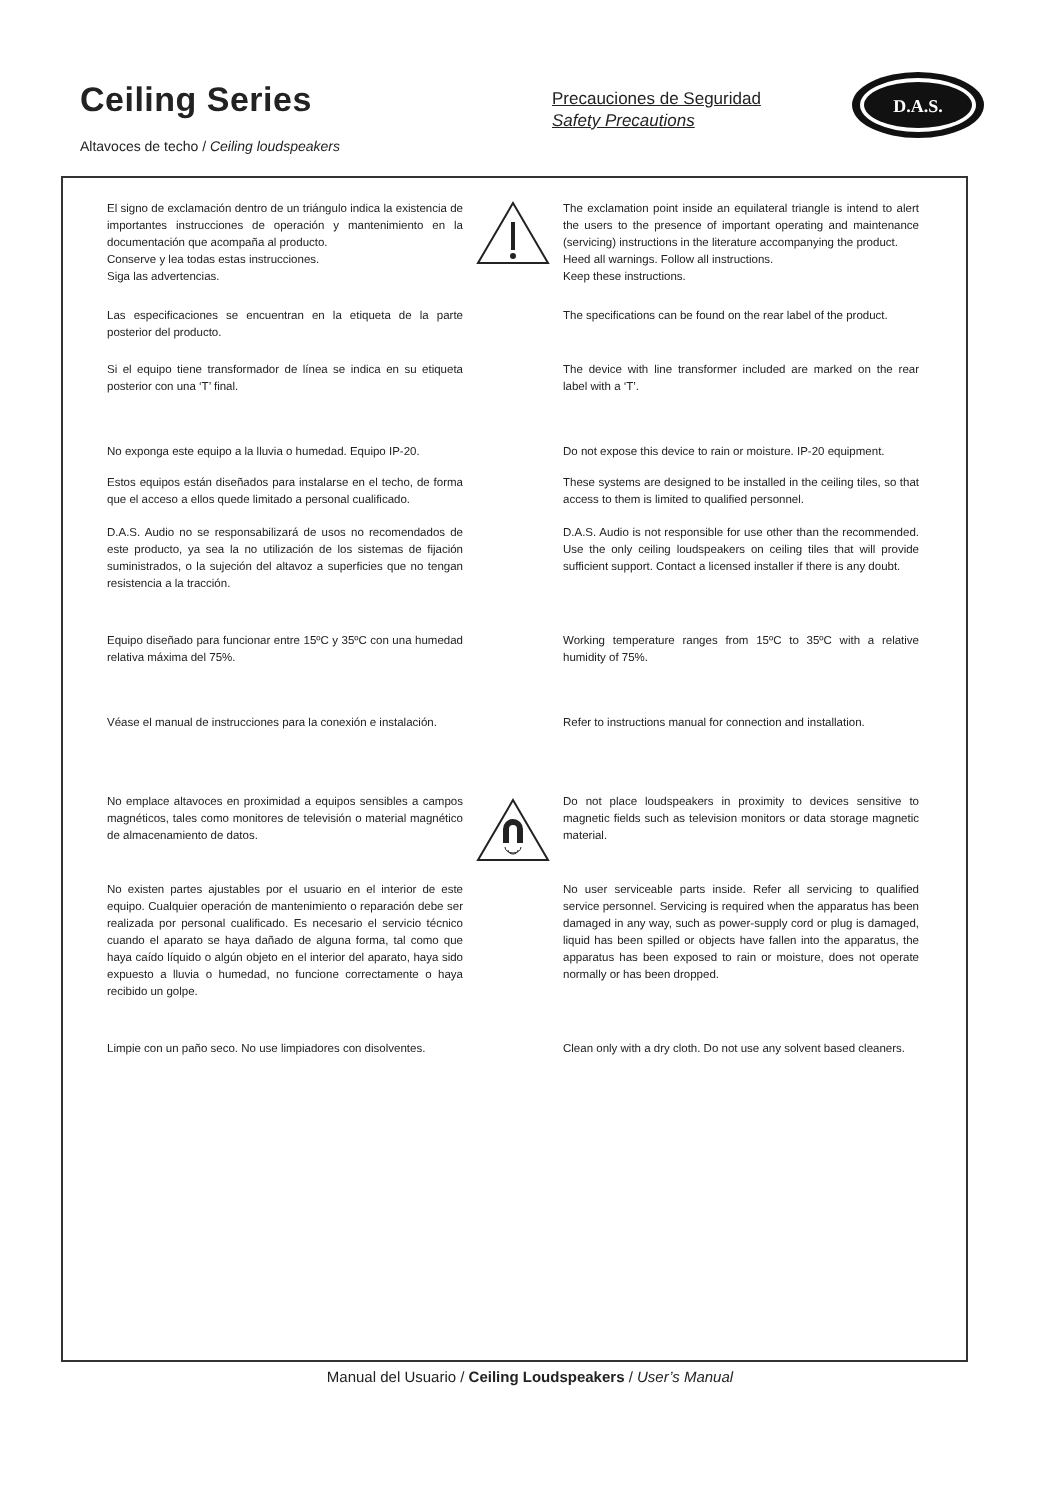Ceiling Series
Altavoces de techo / Ceiling loudspeakers
Precauciones de Seguridad
Safety Precautions
D.A.S.
El signo de exclamación dentro de un triángulo indica la existencia de importantes instrucciones de operación y mantenimiento en la documentación que acompaña al producto.
Conserve y lea todas estas instrucciones.
Siga las advertencias.
The exclamation point inside an equilateral triangle is intend to alert the users to the presence of important operating and maintenance (servicing) instructions in the literature accompanying the product.
Heed all warnings. Follow all instructions.
Keep these instructions.
Las especificaciones se encuentran en la etiqueta de la parte posterior del producto.
The specifications can be found on the rear label of the product.
Si el equipo tiene transformador de línea se indica en su etiqueta posterior con una ‘T’ final.
The device with line transformer included are marked on the rear label with a ‘T’.
No exponga este equipo a la lluvia o humedad. Equipo IP-20.
Do not expose this device to rain or moisture. IP-20 equipment.
Estos equipos están diseñados para instalarse en el techo, de forma que el acceso a ellos quede limitado a personal cualificado.
These systems are designed to be installed in the ceiling tiles, so that access to them is limited to qualified personnel.
D.A.S. Audio no se responsabilizará de usos no recomendados de este producto, ya sea la no utilización de los sistemas de fijación suministrados, o la sujeción del altavoz a superficies que no tengan resistencia a la tracción.
D.A.S. Audio is not responsible for use other than the recommended. Use the only ceiling loudspeakers on ceiling tiles that will provide sufficient support. Contact a licensed installer if there is any doubt.
Equipo diseñado para funcionar entre 15ºC y 35ºC con una humedad relativa máxima del 75%.
Working temperature ranges from 15ºC to 35ºC with a relative humidity of 75%.
Véase el manual de instrucciones para la conexión e instalación.
Refer to instructions manual for connection and installation.
No emplace altavoces en proximidad a equipos sensibles a campos magnéticos, tales como monitores de televisión o material magnético de almacenamiento de datos.
Do not place loudspeakers in proximity to devices sensitive to magnetic fields such as television monitors or data storage magnetic material.
No existen partes ajustables por el usuario en el interior de este equipo. Cualquier operación de mantenimiento o reparación debe ser realizada por personal cualificado. Es necesario el servicio técnico cuando el aparato se haya dañado de alguna forma, tal como que haya caído líquido o algún objeto en el interior del aparato, haya sido expuesto a lluvia o humedad, no funcione correctamente o haya recibido un golpe.
No user serviceable parts inside. Refer all servicing to qualified service personnel. Servicing is required when the apparatus has been damaged in any way, such as power-supply cord or plug is damaged, liquid has been spilled or objects have fallen into the apparatus, the apparatus has been exposed to rain or moisture, does not operate normally or has been dropped.
Limpie con un paño seco. No use limpiadores con disolventes.
Clean only with a dry cloth. Do not use any solvent based cleaners.
Manual del Usuario / Ceiling Loudspeakers / User’s Manual